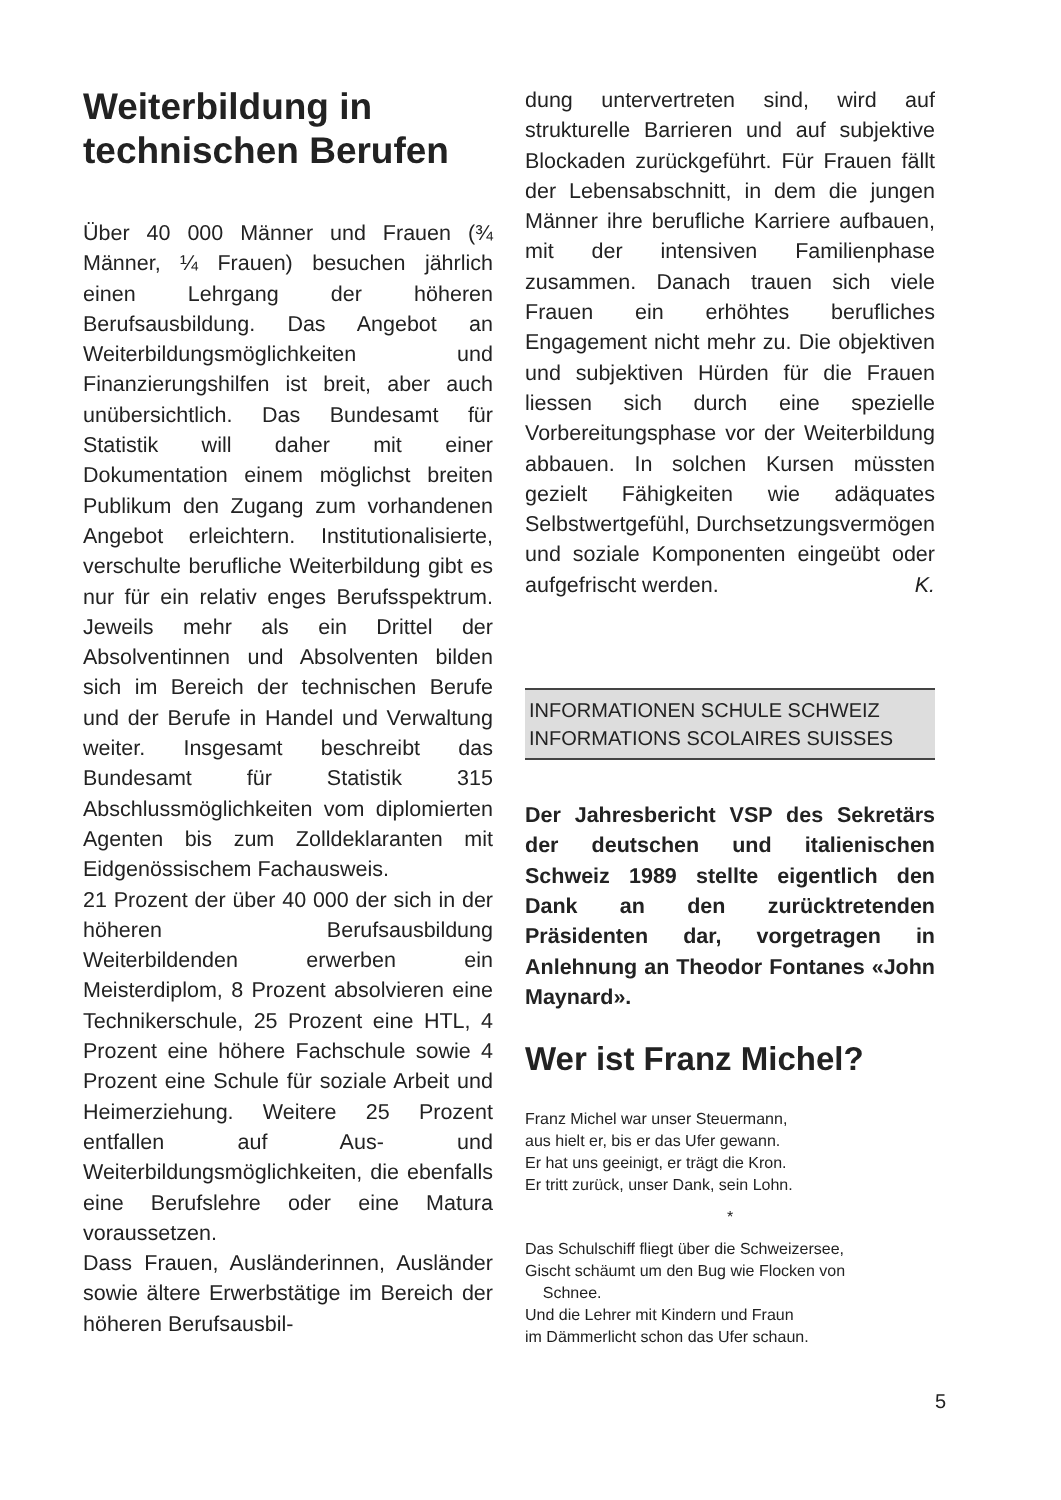Weiterbildung in technischen Berufen
Über 40 000 Männer und Frauen (¾ Männer, ¼ Frauen) besuchen jährlich einen Lehrgang der höheren Berufsausbildung. Das Angebot an Weiterbildungsmöglichkeiten und Finanzierungshilfen ist breit, aber auch unübersichtlich. Das Bundesamt für Statistik will daher mit einer Dokumentation einem möglichst breiten Publikum den Zugang zum vorhandenen Angebot erleichtern. Institutionalisierte, verschulte berufliche Weiterbildung gibt es nur für ein relativ enges Berufsspektrum. Jeweils mehr als ein Drittel der Absolventinnen und Absolventen bilden sich im Bereich der technischen Berufe und der Berufe in Handel und Verwaltung weiter. Insgesamt beschreibt das Bundesamt für Statistik 315 Abschlussmöglichkeiten vom diplomierten Agenten bis zum Zolldeklaranten mit Eidgenössischem Fachausweis.
21 Prozent der über 40 000 der sich in der höheren Berufsausbildung Weiterbildenden erwerben ein Meisterdiplom, 8 Prozent absolvieren eine Technikerschule, 25 Prozent eine HTL, 4 Prozent eine höhere Fachschule sowie 4 Prozent eine Schule für soziale Arbeit und Heimerziehung. Weitere 25 Prozent entfallen auf Aus- und Weiterbildungsmöglichkeiten, die ebenfalls eine Berufslehre oder eine Matura voraussetzen.
Dass Frauen, Ausländerinnen, Ausländer sowie ältere Erwerbstätige im Bereich der höheren Berufsausbil-
dung untervertreten sind, wird auf strukturelle Barrieren und auf subjektive Blockaden zurückgeführt. Für Frauen fällt der Lebensabschnitt, in dem die jungen Männer ihre berufliche Karriere aufbauen, mit der intensiven Familienphase zusammen. Danach trauen sich viele Frauen ein erhöhtes berufliches Engagement nicht mehr zu. Die objektiven und subjektiven Hürden für die Frauen liessen sich durch eine spezielle Vorbereitungsphase vor der Weiterbildung abbauen. In solchen Kursen müssten gezielt Fähigkeiten wie adäquates Selbstwertgefühl, Durchsetzungsvermögen und soziale Komponenten eingeübt oder aufgefrischt werden. K.
INFORMATIONEN SCHULE SCHWEIZ
INFORMATIONS SCOLAIRES SUISSES
Der Jahresbericht VSP des Sekretärs der deutschen und italienischen Schweiz 1989 stellte eigentlich den Dank an den zurücktretenden Präsidenten dar, vorgetragen in Anlehnung an Theodor Fontanes «John Maynard».
Wer ist Franz Michel?
Franz Michel war unser Steuermann,
aus hielt er, bis er das Ufer gewann.
Er hat uns geeinigt, er trägt die Kron.
Er tritt zurück, unser Dank, sein Lohn.
*
Das Schulschiff fliegt über die Schweizersee,
Gischt schäumt um den Bug wie Flocken von
Schnee.
Und die Lehrer mit Kindern und Fraun
im Dämmerlicht schon das Ufer schaun.
5